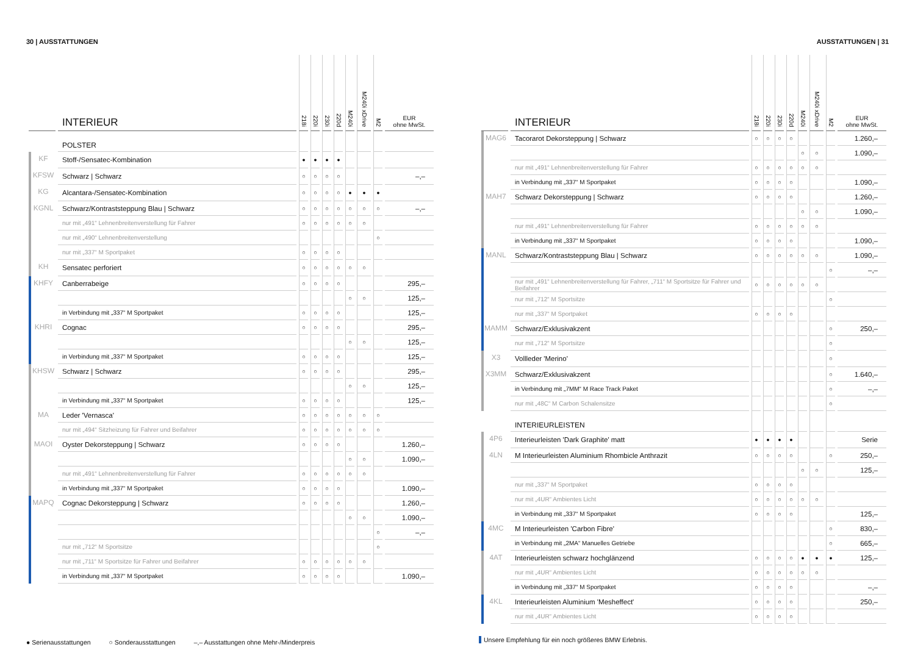30 | AUSSTATTUNGEN
| | INTERIEUR | 218i | 220i | 230i | 220d | M240i | M240i xDrive | M2 | EUR ohne MwSt. |
| --- | --- | --- | --- | --- | --- | --- | --- | --- | --- |
| | POLSTER | | | | | | | | |
| KF | Stoff-/Sensatec-Kombination | ● | ● | ● | ● | | | | |
| KFSW | Schwarz / Schwarz | ○ | ○ | ○ | ○ | | | | –,– |
| KG | Alcantara-/Sensatec-Kombination | ○ | ○ | ○ | ○ | ● | ● | ● | |
| KGNL | Schwarz/Kontraststeppung Blau / Schwarz | ○ | ○ | ○ | ○ | ○ | ○ | ○ | –,– |
| | nur mit „491“ Lehnenbreitenverstellung für Fahrer | ○ | ○ | ○ | ○ | ○ | ○ | | |
| | nur mit „490“ Lehnenbreitenverstellung | | | | | | | ○ | |
| | nur mit „337“ M Sportpaket | ○ | ○ | ○ | ○ | | | | |
| KH | Sensatec perforiert | ○ | ○ | ○ | ○ | ○ | ○ | | |
| KHFY | Canberrabeige | ○ | ○ | ○ | ○ | | | | 295,– |
| | | | | | | ○ | ○ | | 125,– |
| | in Verbindung mit „337“ M Sportpaket | ○ | ○ | ○ | ○ | | | | 125,– |
| KHRI | Cognac | ○ | ○ | ○ | ○ | | | | 295,– |
| | | | | | | ○ | ○ | | 125,– |
| | in Verbindung mit „337“ M Sportpaket | ○ | ○ | ○ | ○ | | | | 125,– |
| KHSW | Schwarz / Schwarz | ○ | ○ | ○ | ○ | | | | 295,– |
| | | | | | | ○ | ○ | | 125,– |
| | in Verbindung mit „337“ M Sportpaket | ○ | ○ | ○ | ○ | | | | 125,– |
| MA | Leder 'Vernasca' | ○ | ○ | ○ | ○ | ○ | ○ | ○ | |
| | nur mit „494“ Sitzheizung für Fahrer und Beifahrer | ○ | ○ | ○ | ○ | ○ | ○ | ○ | |
| MAOI | Oyster Dekorsteppung / Schwarz | ○ | ○ | ○ | ○ | | | | 1.260,– |
| | | | | | | ○ | ○ | | 1.090,– |
| | nur mit „491“ Lehnenbreitenverstellung für Fahrer | ○ | ○ | ○ | ○ | ○ | ○ | | |
| | in Verbindung mit „337“ M Sportpaket | ○ | ○ | ○ | ○ | | | | 1.090,– |
| MAPQ | Cognac Dekorsteppung / Schwarz | ○ | ○ | ○ | ○ | | | | 1.260,– |
| | | | | | | ○ | ○ | | 1.090,– |
| | | | | | | | | ○ | –,– |
| | nur mit „712“ M Sportsitze | | | | | | | ○ | |
| | nur mit „711“ M Sportsitze für Fahrer und Beifahrer | ○ | ○ | ○ | ○ | ○ | ○ | | |
| | in Verbindung mit „337“ M Sportpaket | ○ | ○ | ○ | ○ | | | | 1.090,– |
● Serienausstattungen ○ Sonderausstattungen –,– Ausstattungen ohne Mehr-/Minderpreis
AUSSTATTUNGEN | 31
| | INTERIEUR | 218i | 220i | 230i | 220d | M240i | M240i xDrive | M2 | EUR ohne MwSt. |
| --- | --- | --- | --- | --- | --- | --- | --- | --- | --- |
| MAG6 | Tacorarot Dekorsteppung / Schwarz | ○ | ○ | ○ | ○ | | | | 1.260,– |
| | | | | | | ○ | ○ | | 1.090,– |
| | nur mit „491“ Lehnenbreitenverstellung für Fahrer | ○ | ○ | ○ | ○ | ○ | ○ | | |
| | in Verbindung mit „337“ M Sportpaket | ○ | ○ | ○ | ○ | | | | 1.090,– |
| MAH7 | Schwarz Dekorsteppung / Schwarz | ○ | ○ | ○ | ○ | | | | 1.260,– |
| | | | | | | ○ | ○ | | 1.090,– |
| | nur mit „491“ Lehnenbreitenverstellung für Fahrer | ○ | ○ | ○ | ○ | ○ | ○ | | |
| | in Verbindung mit „337“ M Sportpaket | ○ | ○ | ○ | ○ | | | | 1.090,– |
| MANL | Schwarz/Kontraststeppung Blau / Schwarz | ○ | ○ | ○ | ○ | ○ | ○ | | 1.090,– |
| | | | | | | | | ○ | –,– |
| | nur mit „491“ Lehnenbreitenverstellung für Fahrer, „711“ M Sportsitze für Fahrer und Beifahrer | ○ | ○ | ○ | ○ | ○ | ○ | | |
| | nur mit „712“ M Sportsitze | | | | | | | ○ | |
| | nur mit „337“ M Sportpaket | ○ | ○ | ○ | ○ | | | | |
| MAMM | Schwarz/Exklusivakzent | | | | | | | ○ | 250,– |
| | nur mit „712“ M Sportsitze | | | | | | | ○ | |
| X3 | Vollleder 'Merino' | | | | | | | ○ | |
| X3MM | Schwarz/Exklusivakzent | | | | | | | ○ | 1.640,– |
| | in Verbindung mit „7MM“ M Race Track Paket | | | | | | | ○ | –,– |
| | nur mit „48C“ M Carbon Schalensitze | | | | | | | ○ | |
| | INTERIEURLEISTEN | | | | | | | | |
| 4P6 | Interieurleisten 'Dark Graphite' matt | ● | ● | ● | ● | | | | Serie |
| 4LN | M Interieurleisten Aluminium Rhombicle Anthrazit | ○ | ○ | ○ | ○ | | | ○ | 250,– |
| | | | | | | ○ | ○ | | 125,– |
| | nur mit „337“ M Sportpaket | ○ | ○ | ○ | ○ | | | | |
| | nur mit „4UR“ Ambientes Licht | ○ | ○ | ○ | ○ | ○ | ○ | | |
| | in Verbindung mit „337“ M Sportpaket | ○ | ○ | ○ | ○ | | | | 125,– |
| 4MC | M Interieurleisten 'Carbon Fibre' | | | | | | | ○ | 830,– |
| | in Verbindung mit „2MA“ Manuelles Getriebe | | | | | | | ○ | 665,– |
| 4AT | Interieurleisten schwarz hochglänzend | ○ | ○ | ○ | ○ | ● | ● | ● | 125,– |
| | nur mit „4UR“ Ambientes Licht | ○ | ○ | ○ | ○ | ○ | ○ | | |
| | in Verbindung mit „337“ M Sportpaket | ○ | ○ | ○ | ○ | | | | –,– |
| 4KL | Interieurleisten Aluminium 'Mesheffect' | ○ | ○ | ○ | ○ | | | | 250,– |
| | nur mit „4UR“ Ambientes Licht | ○ | ○ | ○ | ○ | | | | |
Unsere Empfehlung für ein noch größeres BMW Erlebnis.